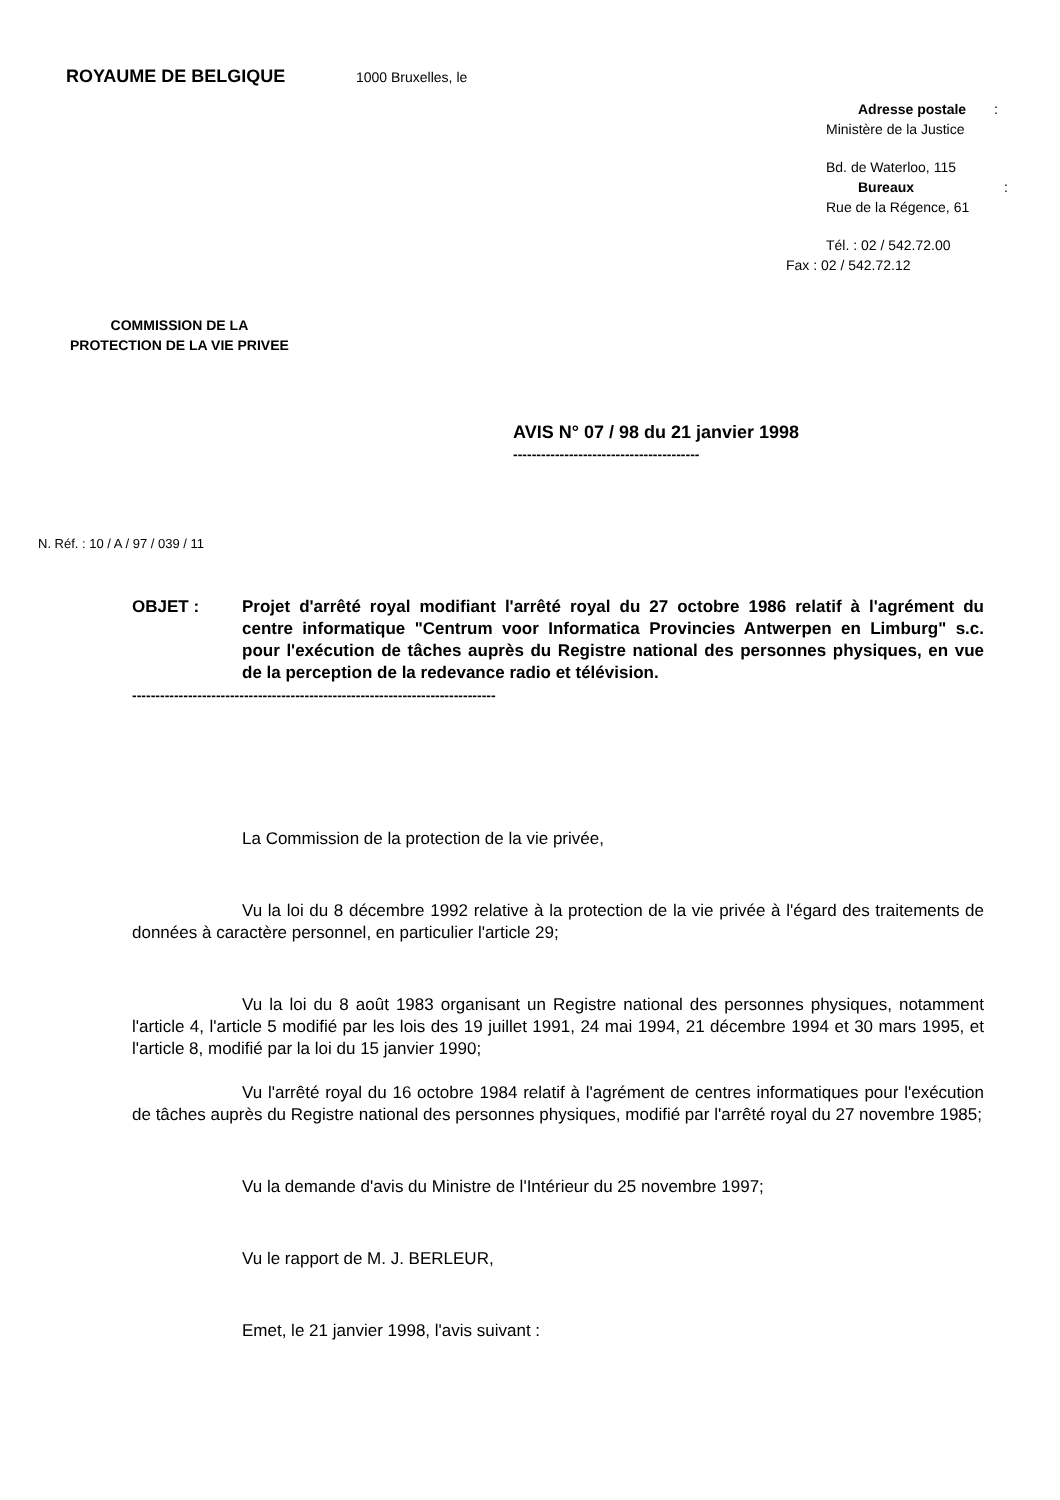ROYAUME DE BELGIQUE 1000 Bruxelles, le
Adresse postale :
Ministère de la Justice
Bd. de Waterloo, 115
Bureaux :
Rue de la Régence, 61
Tél. : 02 / 542.72.00
Fax : 02 / 542.72.12
COMMISSION DE LA
PROTECTION DE LA VIE PRIVEE
AVIS N° 07 / 98 du 21 janvier 1998
----------------------------------------
N. Réf. : 10 / A / 97 / 039 / 11
OBJET : Projet d'arrêté royal modifiant l'arrêté royal du 27 octobre 1986 relatif à l'agrément du centre informatique "Centrum voor Informatica Provincies Antwerpen en Limburg" s.c. pour l'exécution de tâches auprès du Registre national des personnes physiques, en vue de la perception de la redevance radio et télévision.
------------------------------------------------------------------------------
La Commission de la protection de la vie privée,
Vu la loi du 8 décembre 1992 relative à la protection de la vie privée à l'égard des traitements de données à caractère personnel, en particulier l'article 29;
Vu la loi du 8 août 1983 organisant un Registre national des personnes physiques, notamment l'article 4, l'article 5 modifié par les lois des 19 juillet 1991, 24 mai 1994, 21 décembre 1994 et 30 mars 1995, et l'article 8, modifié par la loi du 15 janvier 1990;
Vu l'arrêté royal du 16 octobre 1984 relatif à l'agrément de centres informatiques pour l'exécution de tâches auprès du Registre national des personnes physiques, modifié par l'arrêté royal du 27 novembre 1985;
Vu la demande d'avis du Ministre de l'Intérieur du 25 novembre 1997;
Vu le rapport de M. J. BERLEUR,
Emet, le 21 janvier 1998, l'avis suivant :